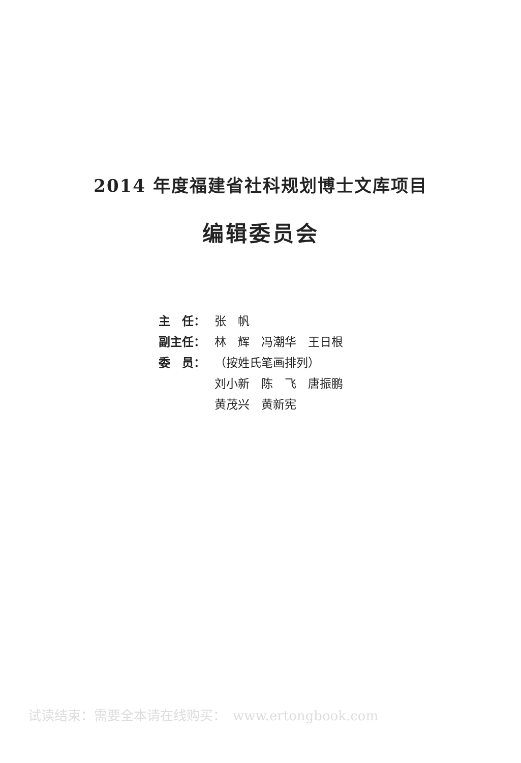2014 年度福建省社科规划博士文库项目
编辑委员会
主　任： 张　帆
副主任： 林　辉　冯潮华　王日根
委　员： （按姓氏笔画排列）
刘小新　陈　飞　唐振鹏
黄茂兴　黄新宪
试读结束：需要全本请在线购买：　www.ertongbook.com